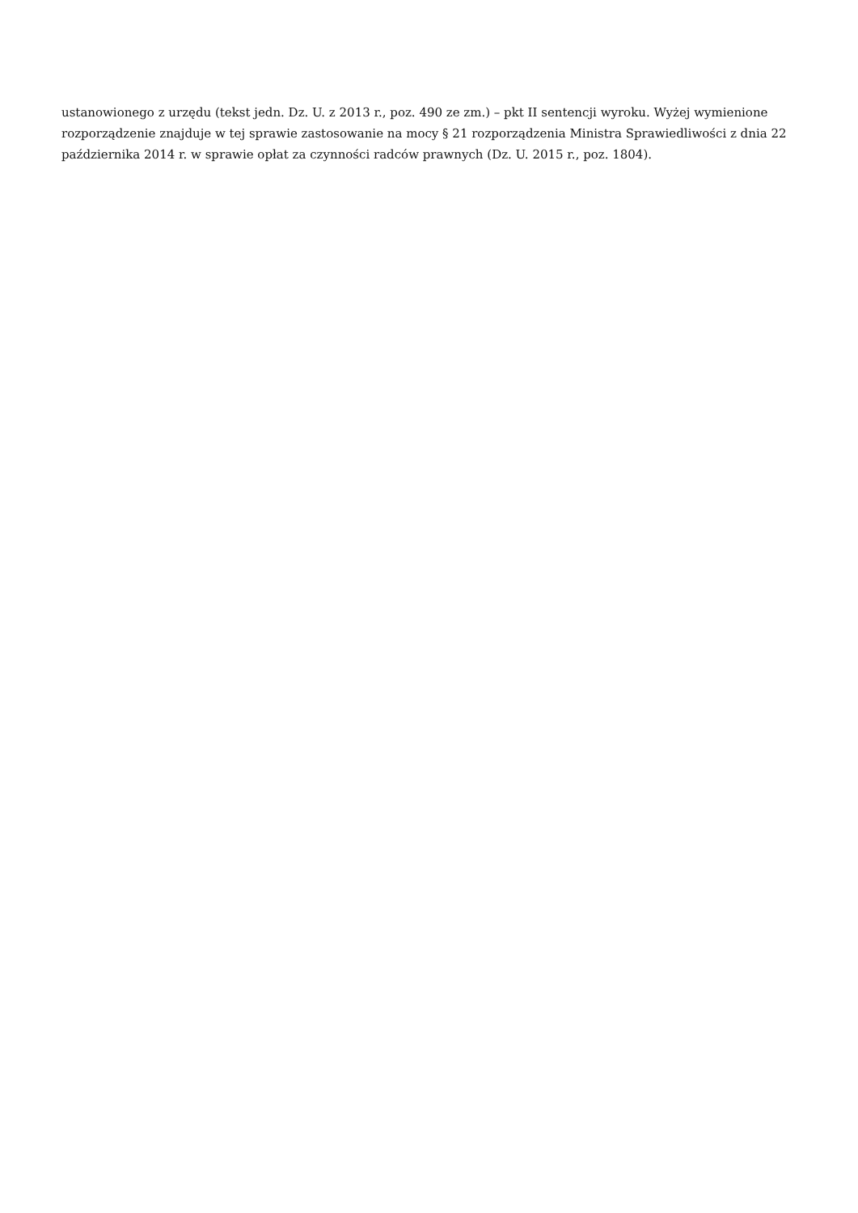ustanowionego z urzędu (tekst jedn. Dz. U. z 2013 r., poz. 490 ze zm.) – pkt II sentencji wyroku. Wyżej wymienione rozporządzenie znajduje w tej sprawie zastosowanie na mocy § 21 rozporządzenia Ministra Sprawiedliwości z dnia 22 października 2014 r. w sprawie opłat za czynności radców prawnych (Dz. U. 2015 r., poz. 1804).